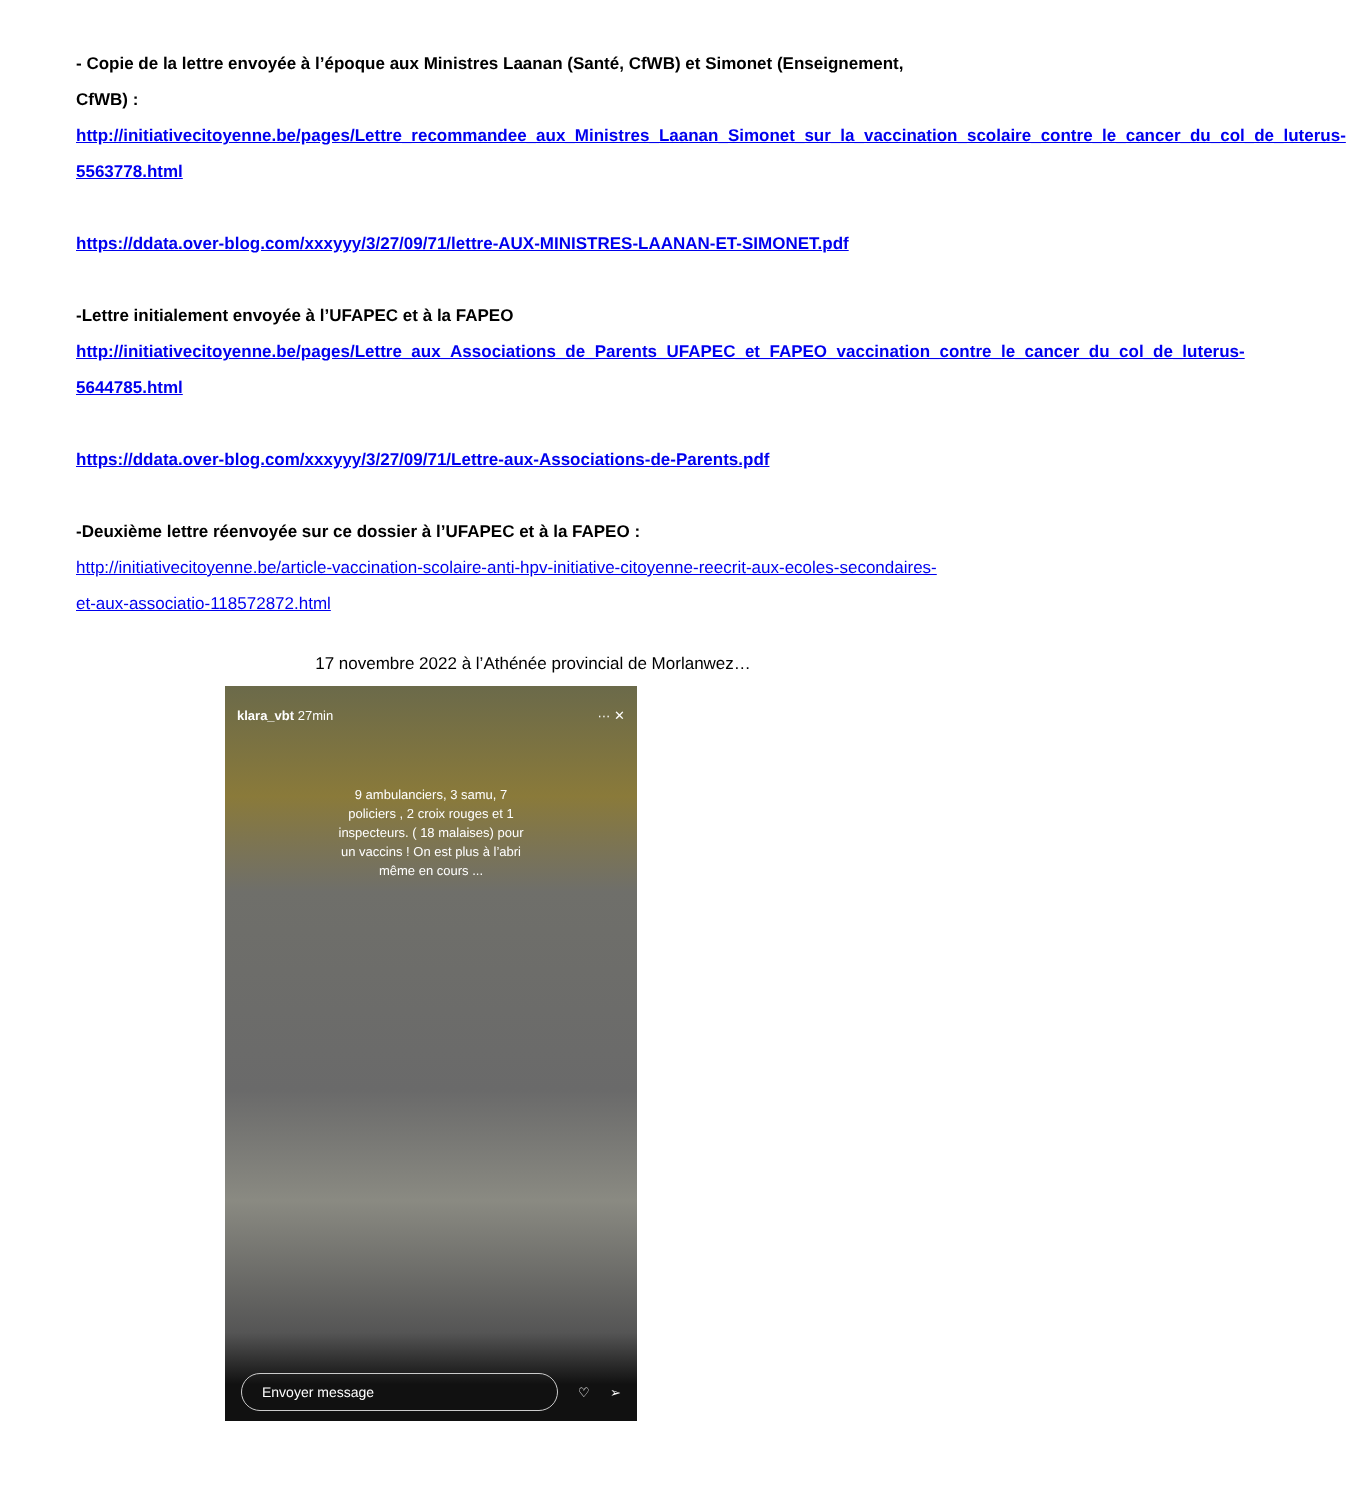- Copie de la lettre envoyée à l’époque aux Ministres Laanan (Santé, CfWB) et Simonet (Enseignement, CfWB) :
http://initiativecitoyenne.be/pages/Lettre_recommandee_aux_Ministres_Laanan_Simonet_sur_la_vaccination_scolaire_contre_le_cancer_du_col_de_luterus-5563778.html
https://ddata.over-blog.com/xxxyyy/3/27/09/71/lettre-AUX-MINISTRES-LAANAN-ET-SIMONET.pdf
-Lettre initialement envoyée à l’UFAPEC et à la FAPEO
http://initiativecitoyenne.be/pages/Lettre_aux_Associations_de_Parents_UFAPEC_et_FAPEO_vaccination_contre_le_cancer_du_col_de_luterus-5644785.html
https://ddata.over-blog.com/xxxyyy/3/27/09/71/Lettre-aux-Associations-de-Parents.pdf
-Deuxième lettre réenvoyée sur ce dossier à l’UFAPEC et à la FAPEO :
http://initiativecitoyenne.be/article-vaccination-scolaire-anti-hpv-initiative-citoyenne-reecrit-aux-ecoles-secondaires-et-aux-associatio-118572872.html
17 novembre 2022 à l’Athénée provincial de Morlanwez…
klara_vbt 27min ··· ✕
9 ambulanciers, 3 samu, 7 policiers , 2 croix rouges et 1 inspecteurs. ( 18 malaises) pour un vaccins ! On est plus à l’abri même en cours ...
Envoyer message ♡ ➢